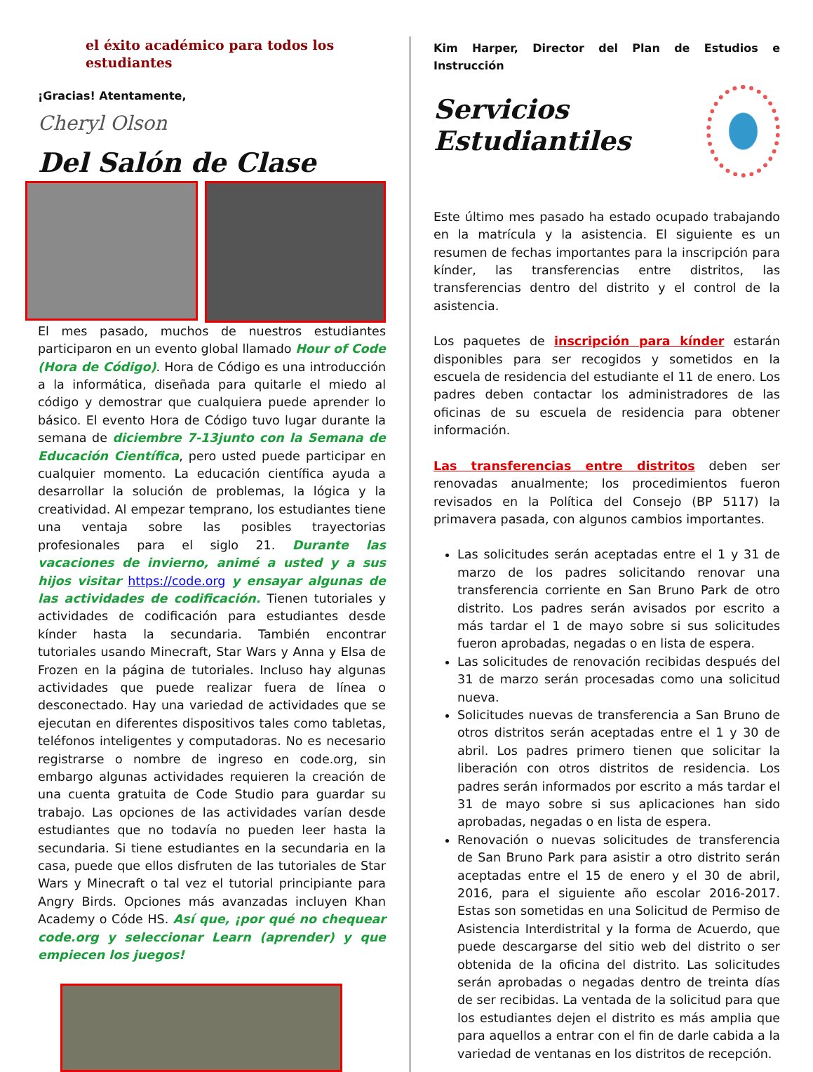el éxito académico para todos los estudiantes
¡Gracias! Atentamente,
Cheryl Olson
Del Salón de Clase
El mes pasado, muchos de nuestros estudiantes participaron en un evento global llamado Hour of Code (Hora de Código). Hora de Código es una introducción a la informática, diseñada para quitarle el miedo al código y demostrar que cualquiera puede aprender lo básico. El evento Hora de Código tuvo lugar durante la semana de diciembre 7-13junto con la Semana de Educación Científica, pero usted puede participar en cualquier momento. La educación científica ayuda a desarrollar la solución de problemas, la lógica y la creatividad. Al empezar temprano, los estudiantes tiene una ventaja sobre las posibles trayectorias profesionales para el siglo 21. Durante las vacaciones de invierno, animé a usted y a sus hijos visitar https://code.org y ensayar algunas de las actividades de codificación. Tienen tutoriales y actividades de codificación para estudiantes desde kínder hasta la secundaria. También encontrar tutoriales usando Minecraft, Star Wars y Anna y Elsa de Frozen en la página de tutoriales. Incluso hay algunas actividades que puede realizar fuera de línea o desconectado. Hay una variedad de actividades que se ejecutan en diferentes dispositivos tales como tabletas, teléfonos inteligentes y computadoras. No es necesario registrarse o nombre de ingreso en code.org, sin embargo algunas actividades requieren la creación de una cuenta gratuita de Code Studio para guardar su trabajo. Las opciones de las actividades varían desde estudiantes que no todavía no pueden leer hasta la secundaria. Si tiene estudiantes en la secundaria en la casa, puede que ellos disfruten de las tutoriales de Star Wars y Minecraft o tal vez el tutorial principiante para Angry Birds. Opciones más avanzadas incluyen Khan Academy o Códe HS. Así que, ¡por qué no chequear code.org y seleccionar Learn (aprender) y que empiecen los juegos!
Kim Harper, Director del Plan de Estudios e Instrucción
Servicios Estudiantiles
Este último mes pasado ha estado ocupado trabajando en la matrícula y la asistencia. El siguiente es un resumen de fechas importantes para la inscripción para kínder, las transferencias entre distritos, las transferencias dentro del distrito y el control de la asistencia.
Los paquetes de inscripción para kínder estarán disponibles para ser recogidos y sometidos en la escuela de residencia del estudiante el 11 de enero. Los padres deben contactar los administradores de las oficinas de su escuela de residencia para obtener información.
Las transferencias entre distritos deben ser renovadas anualmente; los procedimientos fueron revisados en la Política del Consejo (BP 5117) la primavera pasada, con algunos cambios importantes.
Las solicitudes serán aceptadas entre el 1 y 31 de marzo de los padres solicitando renovar una transferencia corriente en San Bruno Park de otro distrito. Los padres serán avisados por escrito a más tardar el 1 de mayo sobre si sus solicitudes fueron aprobadas, negadas o en lista de espera.
Las solicitudes de renovación recibidas después del 31 de marzo serán procesadas como una solicitud nueva.
Solicitudes nuevas de transferencia a San Bruno de otros distritos serán aceptadas entre el 1 y 30 de abril. Los padres primero tienen que solicitar la liberación con otros distritos de residencia. Los padres serán informados por escrito a más tardar el 31 de mayo sobre si sus aplicaciones han sido aprobadas, negadas o en lista de espera.
Renovación o nuevas solicitudes de transferencia de San Bruno Park para asistir a otro distrito serán aceptadas entre el 15 de enero y el 30 de abril, 2016, para el siguiente año escolar 2016-2017. Estas son sometidas en una Solicitud de Permiso de Asistencia Interdistrital y la forma de Acuerdo, que puede descargarse del sitio web del distrito o ser obtenida de la oficina del distrito. Las solicitudes serán aprobadas o negadas dentro de treinta días de ser recibidas. La ventada de la solicitud para que los estudiantes dejen el distrito es más amplia que para aquellos a entrar con el fin de darle cabida a la variedad de ventanas en los distritos de recepción.